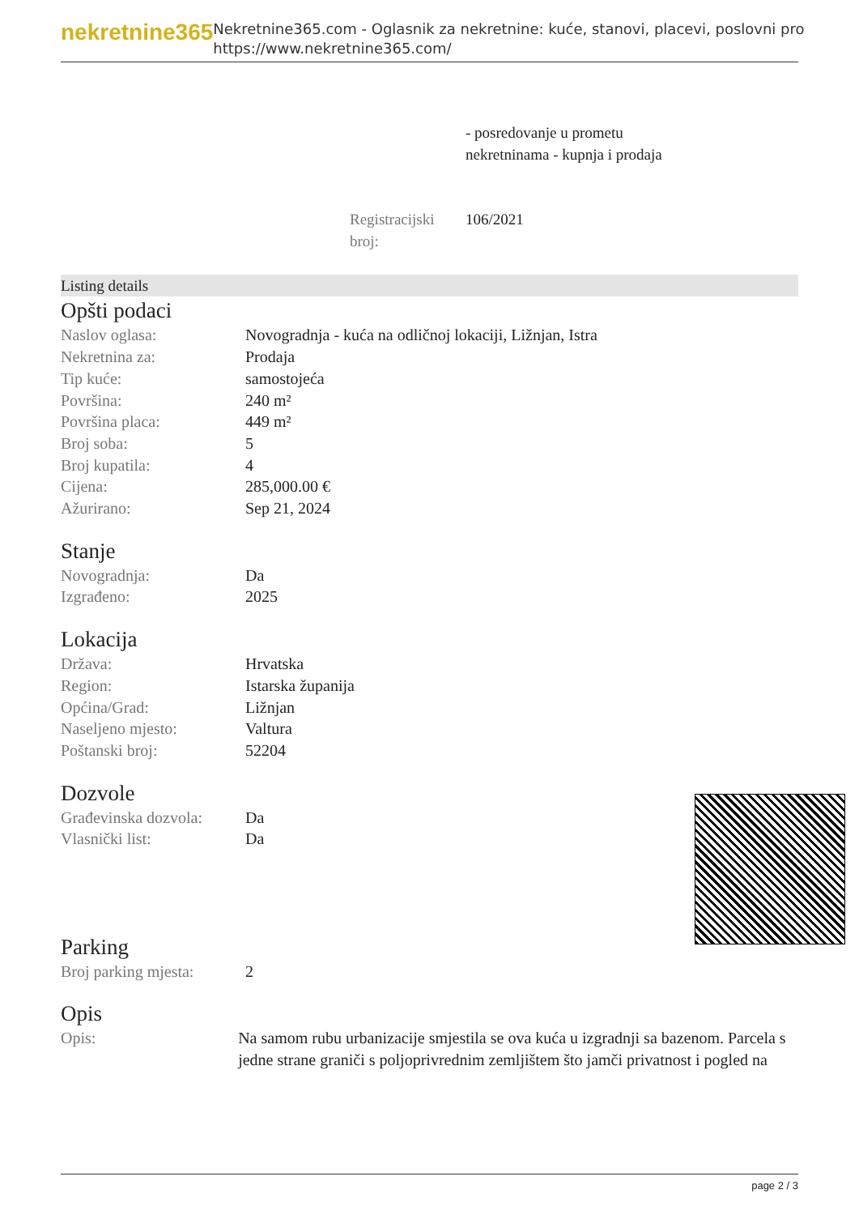nekretnine365
Nekretnine365.com - Oglasnik za nekretnine: kuće, stanovi, placevi, poslovni pro
https://www.nekretnine365.com/
- posredovanje u prometu
nekretninama - kupnja i prodaja
| Registracijski broj: | 106/2021 |
Listing details
Opšti podaci
| Naslov oglasa: | Novogradnja - kuća na odličnoj lokaciji, Ližnjan, Istra |
| Nekretnina za: | Prodaja |
| Tip kuće: | samostojeća |
| Površina: | 240 m² |
| Površina placa: | 449 m² |
| Broj soba: | 5 |
| Broj kupatila: | 4 |
| Cijena: | 285,000.00 € |
| Ažurirano: | Sep 21, 2024 |
Stanje
| Novogradnja: | Da |
| Izgrađeno: | 2025 |
Lokacija
| Država: | Hrvatska |
| Region: | Istarska županija |
| Općina/Grad: | Ližnjan |
| Naseljeno mjesto: | Valtura |
| Poštanski broj: | 52204 |
Dozvole
| Građevinska dozvola: | Da |
| Vlasnički list: | Da |
Parking
| Broj parking mjesta: | 2 |
Opis
| Opis: | Na samom rubu urbanizacije smjestila se ova kuća u izgradnji sa bazenom. Parcela s jedne strane graniči s poljoprivrednim zemljištem što jamči privatnost i pogled na |
page 2 / 3